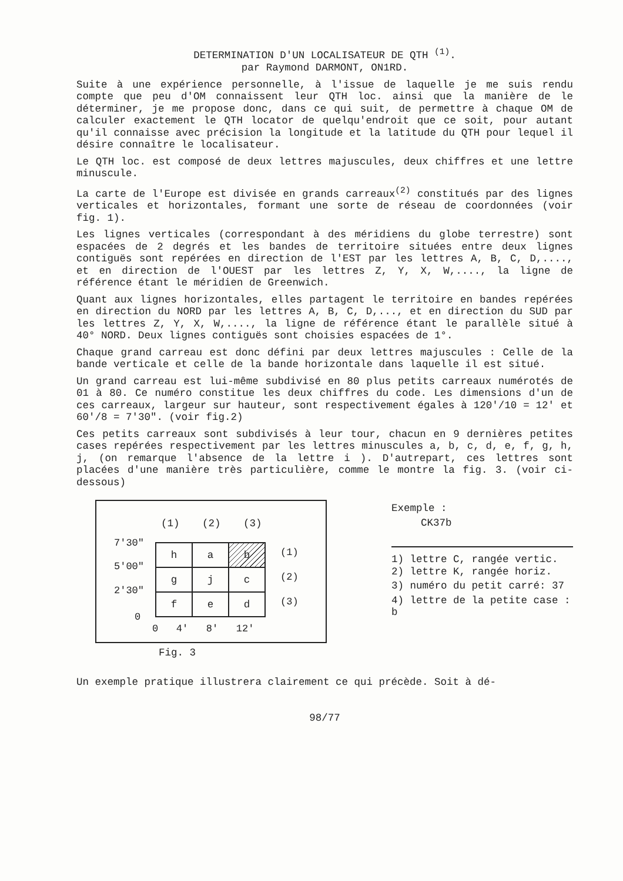DETERMINATION D'UN LOCALISATEUR DE QTH <sup>(1)</sup>.
par Raymond DARMONT, ON1RD.
Suite à une expérience personnelle, à l'issue de laquelle je me suis rendu compte que peu d'OM connaissent leur QTH loc. ainsi que la manière de le déterminer, je me propose donc, dans ce qui suit, de permettre à chaque OM de calculer exactement le QTH locator de quelqu'endroit que ce soit, pour autant qu'il connaisse avec précision la longitude et la latitude du QTH pour lequel il désire connaître le localisateur.
Le QTH loc. est composé de deux lettres majuscules, deux chiffres et une lettre minuscule.
La carte de l'Europe est divisée en grands carreaux<sup>(2)</sup> constitués par des lignes verticales et horizontales, formant une sorte de réseau de coordonnées (voir fig. 1).
Les lignes verticales (correspondant à des méridiens du globe terrestre) sont espacées de 2 degrés et les bandes de territoire situées entre deux lignes contiguës sont repérées en direction de l'EST par les lettres A, B, C, D,...., et en direction de l'OUEST par les lettres Z, Y, X, W,...., la ligne de référence étant le méridien de Greenwich.
Quant aux lignes horizontales, elles partagent le territoire en bandes repérées en direction du NORD par les lettres A, B, C, D,..., et en direction du SUD par les lettres Z, Y, X, W,...., la ligne de référence étant le parallèle situé à 40° NORD. Deux lignes contiguës sont choisies espacées de 1°.
Chaque grand carreau est donc défini par deux lettres majuscules : Celle de la bande verticale et celle de la bande horizontale dans laquelle il est situé.
Un grand carreau est lui-même subdivisé en 80 plus petits carreaux numérotés de 01 à 80. Ce numéro constitue les deux chiffres du code. Les dimensions d'un de ces carreaux, largeur sur hauteur, sont respectivement égales à 120'/10 = 12' et 60'/8 = 7'30". (voir fig.2)
Ces petits carreaux sont subdivisés à leur tour, chacun en 9 dernières petites cases repérées respectivement par les lettres minuscules a, b, c, d, e, f, g, h, j, (on remarque l'absence de la lettre i ). D'autrepart, ces lettres sont placées d'une manière très particulière, comme le montre la fig. 3. (voir ci-dessous)
(1) (2) (3)
7'30"
5'00"
2'30"
0
| h | a | b |
| g | j | c |
| f | e | d |
(1)
(2)
(3)
0 4' 8' 12'
Fig. 3
Exemple :
CK37b
1) lettre C, rangée vertic.
2) lettre K, rangée horiz.
3) numéro du petit carré: 37
4) lettre de la petite case : b
Un exemple pratique illustrera clairement ce qui précède. Soit à dé-
98/77